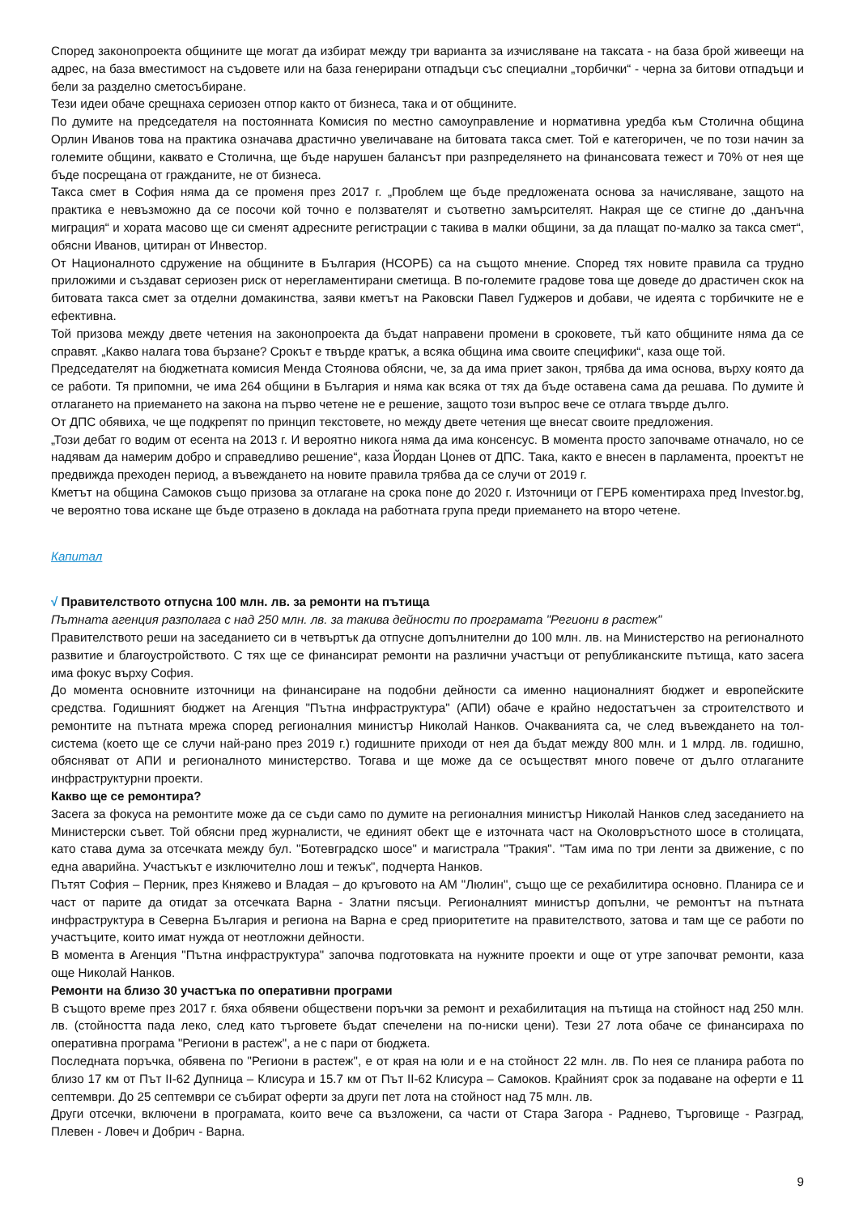Според законопроекта общините ще могат да избират между три варианта за изчисляване на таксата - на база брой живеещи на адрес, на база вместимост на съдовете или на база генерирани отпадъци със специални „торбички“ - черна за битови отпадъци и бели за разделно сметосъбиране.
Тези идеи обаче срещнаха сериозен отпор както от бизнеса, така и от общините.
По думите на председателя на постоянната Комисия по местно самоуправление и нормативна уредба към Столична община Орлин Иванов това на практика означава драстично увеличаване на битовата такса смет. Той е категоричен, че по този начин за големите общини, каквато е Столична, ще бъде нарушен балансът при разпределянето на финансовата тежест и 70% от нея ще бъде посрещана от гражданите, не от бизнеса.
Такса смет в София няма да се променя през 2017 г. „Проблем ще бъде предложената основа за начисляване, защото на практика е невъзможно да се посочи кой точно е ползвателят и съответно замърсителят. Накрая ще се стигне до „данъчна миграция“ и хората масово ще си сменят адресните регистрации с такива в малки общини, за да плащат по-малко за такса смет“, обясни Иванов, цитиран от Инвестор.
От Националното сдружение на общините в България (НСОРБ) са на същото мнение. Според тях новите правила са трудно приложими и създават сериозен риск от нерегламентирани сметища. В по-големите градове това ще доведе до драстичен скок на битовата такса смет за отделни домакинства, заяви кметът на Раковски Павел Гуджеров и добави, че идеята с торбичките не е ефективна.
Той призова между двете четения на законопроекта да бъдат направени промени в сроковете, тъй като общините няма да се справят. „Какво налага това бързане? Срокът е твърде кратък, а всяка община има своите специфики“, каза още той.
Председателят на бюджетната комисия Менда Стоянова обясни, че, за да има приет закон, трябва да има основа, върху която да се работи. Тя припомни, че има 264 общини в България и няма как всяка от тях да бъде оставена сама да решава. По думите ѝ отлагането на приемането на закона на първо четене не е решение, защото този въпрос вече се отлага твърде дълго.
От ДПС обявиха, че ще подкрепят по принцип текстовете, но между двете четения ще внесат своите предложения.
„Този дебат го водим от есента на 2013 г. И вероятно никога няма да има консенсус. В момента просто започваме отначало, но се надявам да намерим добро и справедливо решение“, каза Йордан Цонев от ДПС. Така, както е внесен в парламента, проектът не предвижда преходен период, а въвеждането на новите правила трябва да се случи от 2019 г.
Кметът на община Самоков също призова за отлагане на срока поне до 2020 г. Източници от ГЕРБ коментираха пред Investor.bg, че вероятно това искане ще бъде отразено в доклада на работната група преди приемането на второ четене.
Капитал
√ Правителството отпусна 100 млн. лв. за ремонти на пътища
Пътната агенция разполага с над 250 млн. лв. за такива дейности по програмата "Региони в растеж"
Правителството реши на заседанието си в четвъртък да отпусне допълнителни до 100 млн. лв. на Министерство на регионалното развитие и благоустройството. С тях ще се финансират ремонти на различни участъци от републиканските пътища, като засега има фокус върху София.
До момента основните източници на финансиране на подобни дейности са именно националният бюджет и европейските средства. Годишният бюджет на Агенция "Пътна инфраструктура" (АПИ) обаче е крайно недостатъчен за строителството и ремонтите на пътната мрежа според регионалния министър Николай Нанков. Очакванията са, че след въвеждането на тол-система (което ще се случи най-рано през 2019 г.) годишните приходи от нея да бъдат между 800 млн. и 1 млрд. лв. годишно, обясняват от АПИ и регионалното министерство. Тогава и ще може да се осъществят много повече от дълго отлаганите инфраструктурни проекти.
Какво ще се ремонтира?
Засега за фокуса на ремонтите може да се съди само по думите на регионалния министър Николай Нанков след заседанието на Министерски съвет. Той обясни пред журналисти, че единият обект ще е източната част на Околовръстното шосе в столицата, като става дума за отсечката между бул. "Ботевградско шосе" и магистрала "Тракия". "Там има по три ленти за движение, с по една аварийна. Участъкът е изключително лош и тежък", подчерта Нанков.
Пътят София – Перник, през Княжево и Владая – до кръговото на АМ "Люлин", също ще се рехабилитира основно. Планира се и част от парите да отидат за отсечката Варна - Златни пясъци. Регионалният министър допълни, че ремонтът на пътната инфраструктура в Северна България и региона на Варна е сред приоритетите на правителството, затова и там ще се работи по участъците, които имат нужда от неотложни дейности.
В момента в Агенция "Пътна инфраструктура" започва подготовката на нужните проекти и още от утре започват ремонти, каза още Николай Нанков.
Ремонти на близо 30 участъка по оперативни програми
В същото време през 2017 г. бяха обявени обществени поръчки за ремонт и рехабилитация на пътища на стойност над 250 млн. лв. (стойността пада леко, след като търговете бъдат спечелени на по-ниски цени). Тези 27 лота обаче се финансираха по оперативна програма "Региони в растеж", а не с пари от бюджета.
Последната поръчка, обявена по "Региони в растеж", е от края на юли и е на стойност 22 млн. лв. По нея се планира работа по близо 17 км от Път II-62 Дупница – Клисура и 15.7 км от Път II-62 Клисура – Самоков. Крайният срок за подаване на оферти е 11 септември. До 25 септември се събират оферти за други пет лота на стойност над 75 млн. лв.
Други отсечки, включени в програмата, които вече са възложени, са части от Стара Загора - Раднево, Търговище - Разград, Плевен - Ловеч и Добрич - Варна.
9